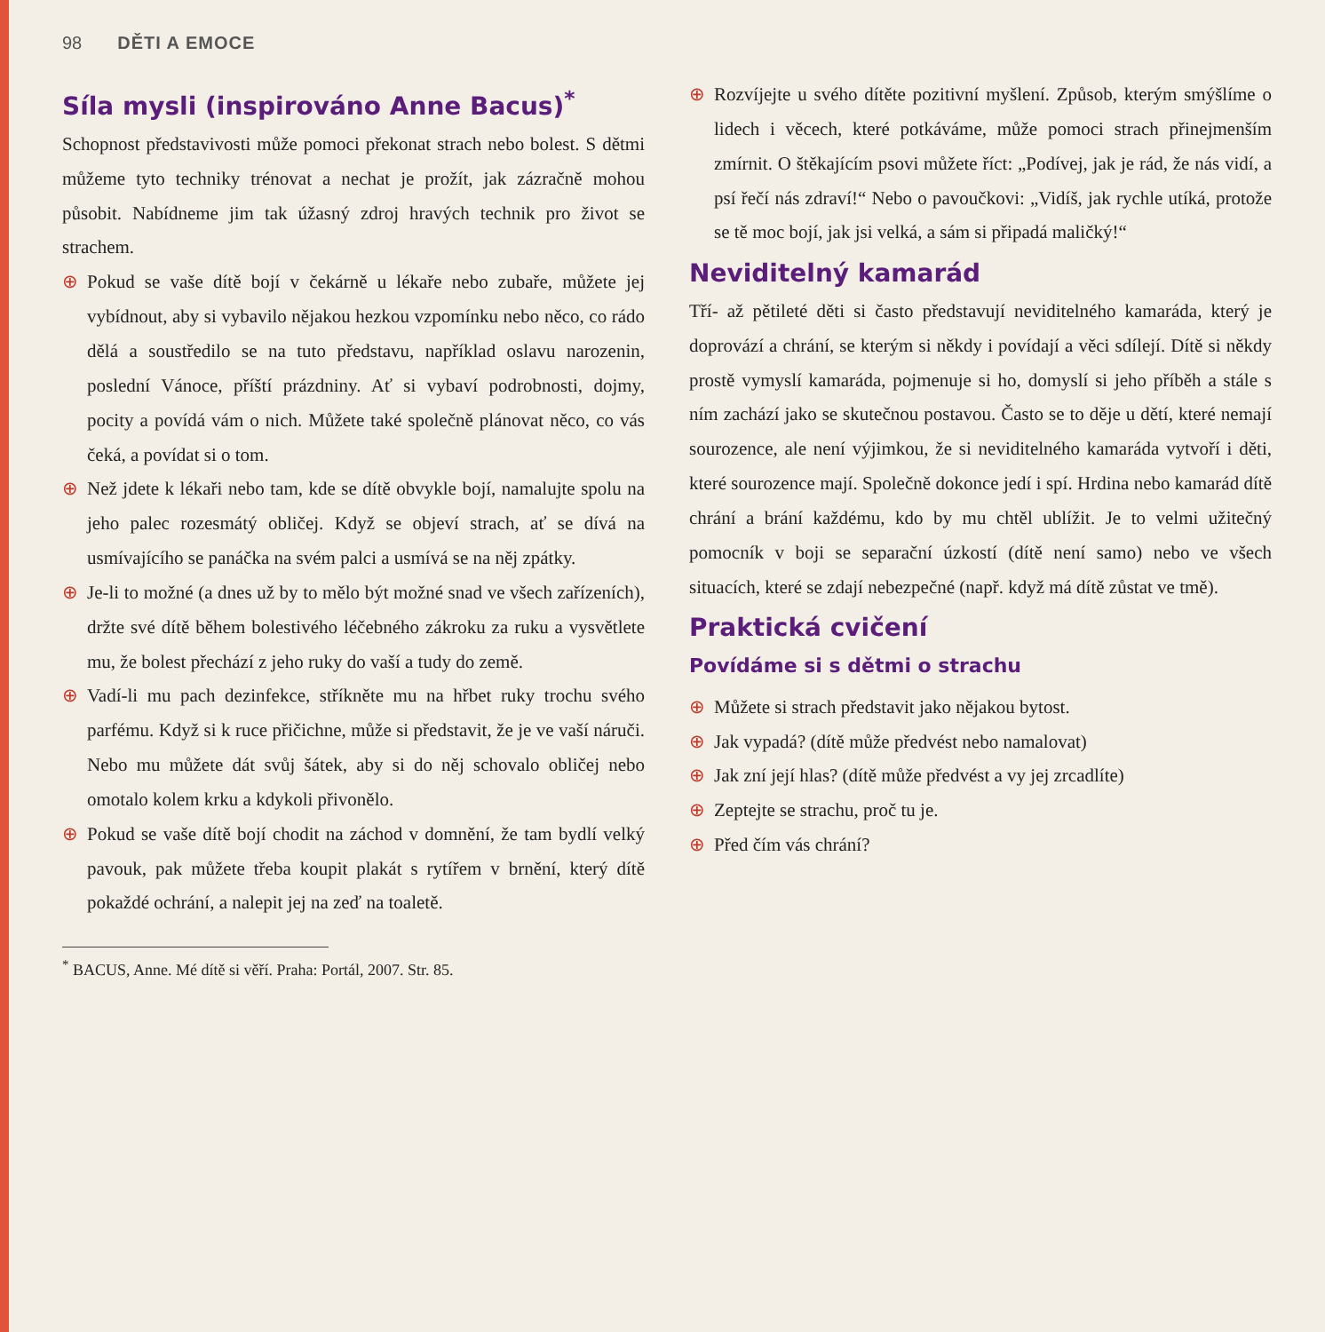98 DĚTI A EMOCE
Síla mysli (inspirováno Anne Bacus)<sup>*</sup>
Schopnost představivosti může pomoci překonat strach nebo bolest. S dětmi můžeme tyto techniky trénovat a nechat je prožít, jak zázračně mohou působit. Nabídneme jim tak úžasný zdroj hravých technik pro život se strachem.
⊕ Pokud se vaše dítě bojí v čekárně u lékaře nebo zubaře, můžete jej vybídnout, aby si vybavilo nějakou hezkou vzpomínku nebo něco, co rádo dělá a soustředilo se na tuto představu, například oslavu narozenin, poslední Vánoce, příští prázdniny. Ať si vybaví podrobnosti, dojmy, pocity a povídá vám o nich. Můžete také společně plánovat něco, co vás čeká, a povídat si o tom.
⊕ Než jdete k lékaři nebo tam, kde se dítě obvykle bojí, namalujte spolu na jeho palec rozesmátý obličej. Když se objeví strach, ať se dívá na usmívajícího se panáčka na svém palci a usmívá se na něj zpátky.
⊕ Je-li to možné (a dnes už by to mělo být možné snad ve všech zařízeních), držte své dítě během bolestivého léčebného zákroku za ruku a vysvětlete mu, že bolest přechází z jeho ruky do vaší a tudy do země.
⊕ Vadí-li mu pach dezinfekce, stříkněte mu na hřbet ruky trochu svého parfému. Když si k ruce přičichne, může si představit, že je ve vaší náruči. Nebo mu můžete dát svůj šátek, aby si do něj schovalo obličej nebo omotalo kolem krku a kdykoli přivonělo.
⊕ Pokud se vaše dítě bojí chodit na záchod v domnění, že tam bydlí velký pavouk, pak můžete třeba koupit plakát s rytířem v brnění, který dítě pokaždé ochrání, a nalepit jej na zeď na toaletě.
⊕ Rozvíjejte u svého dítěte pozitivní myšlení. Způsob, kterým smýšlíme o lidech i věcech, které potkáváme, může pomoci strach přinejmenším zmírnit. O štěkajícím psovi můžete říct: „Podívej, jak je rád, že nás vidí, a psí řečí nás zdraví!“ Nebo o pavoučkovi: „Vidíš, jak rychle utíká, protože se tě moc bojí, jak jsi velká, a sám si připadá maličký!“
Neviditelný kamarád
Tří- až pětileté děti si často představují neviditelného kamaráda, který je doprovází a chrání, se kterým si někdy i povídají a věci sdílejí. Dítě si někdy prostě vymyslí kamaráda, pojmenuje si ho, domyslí si jeho příběh a stále s ním zachází jako se skutečnou postavou. Často se to děje u dětí, které nemají sourozence, ale není výjimkou, že si neviditelného kamaráda vytvoří i děti, které sourozence mají. Společně dokonce jedí i spí. Hrdina nebo kamarád dítě chrání a brání každému, kdo by mu chtěl ublížit. Je to velmi užitečný pomocník v boji se separační úzkostí (dítě není samo) nebo ve všech situacích, které se zdají nebezpečné (např. když má dítě zůstat ve tmě).
Praktická cvičení
Povídáme si s dětmi o strachu
⊕ Můžete si strach představit jako nějakou bytost.
⊕ Jak vypadá? (dítě může předvést nebo namalovat)
⊕ Jak zní její hlas? (dítě může předvést a vy jej zrcadlíte)
⊕ Zeptejte se strachu, proč tu je.
⊕ Před čím vás chrání?
<sup>*</sup> BACUS, Anne. Mé dítě si věří. Praha: Portál, 2007. Str. 85.